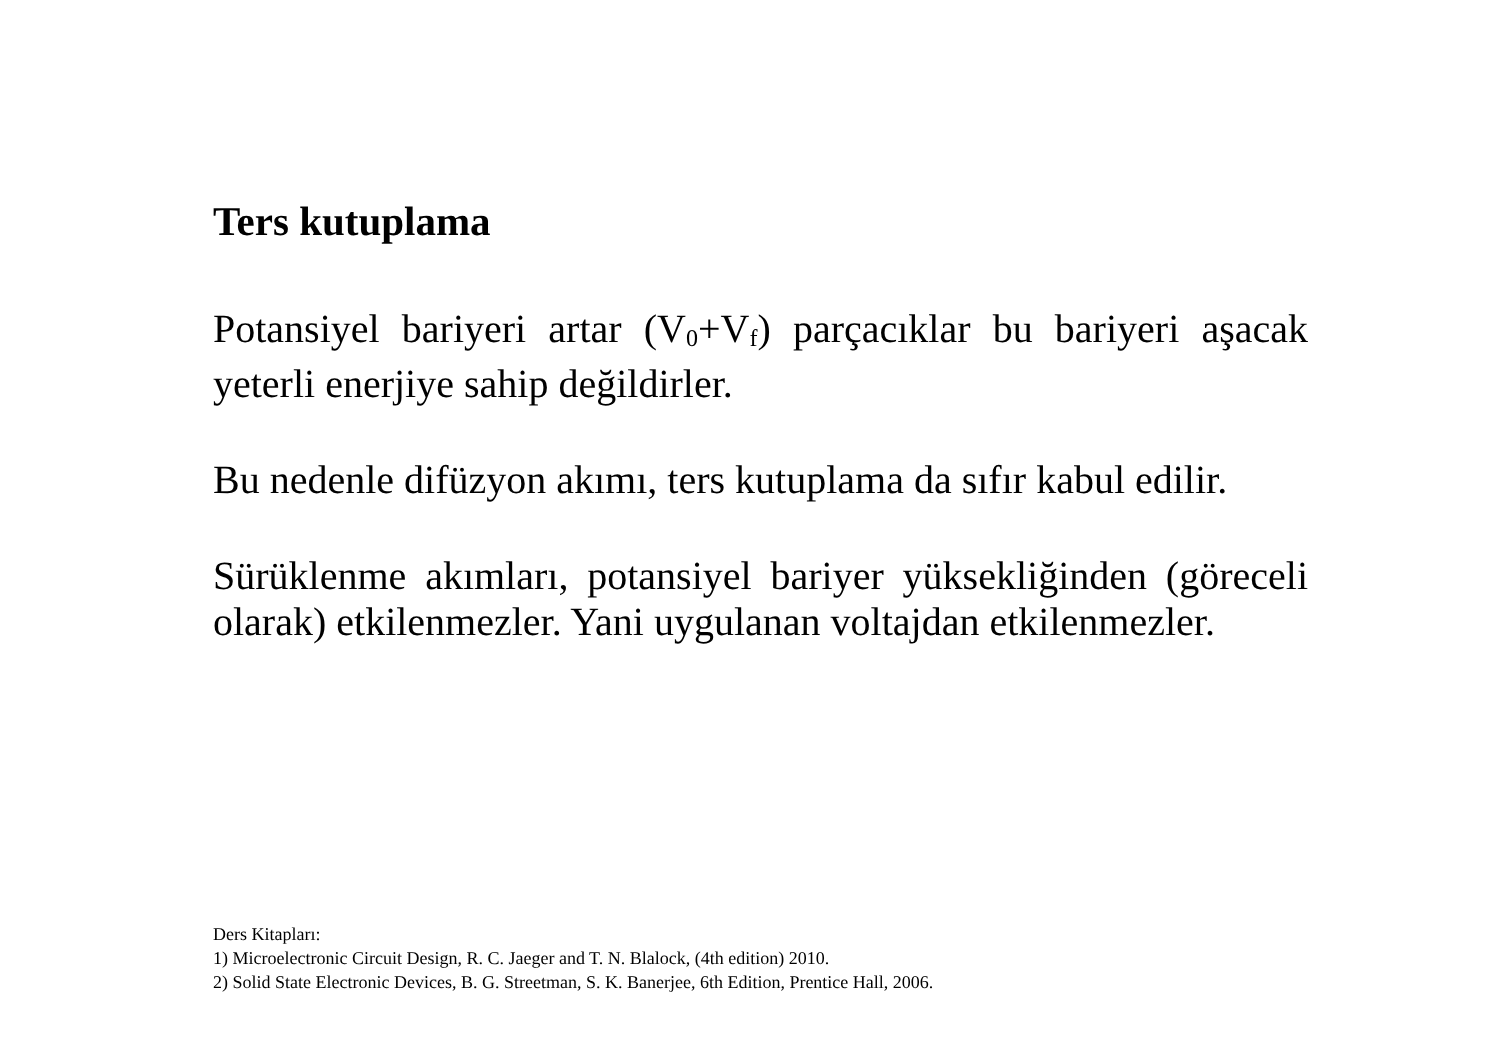Ters kutuplama
Potansiyel bariyeri artar (V<sub>0</sub>+V<sub>f</sub>) parçacıklar bu bariyeri aşacak yeterli enerjiye sahip değildirler.
Bu nedenle difüzyon akımı, ters kutuplama da sıfır kabul edilir.
Sürüklenme akımları, potansiyel bariyer yüksekliğinden (göreceli olarak) etkilenmezler. Yani uygulanan voltajdan etkilenmezler.
Ders Kitapları:
1) Microelectronic Circuit Design, R. C. Jaeger and T. N. Blalock, (4th edition) 2010.
2) Solid State Electronic Devices, B. G. Streetman, S. K. Banerjee, 6th Edition, Prentice Hall, 2006.